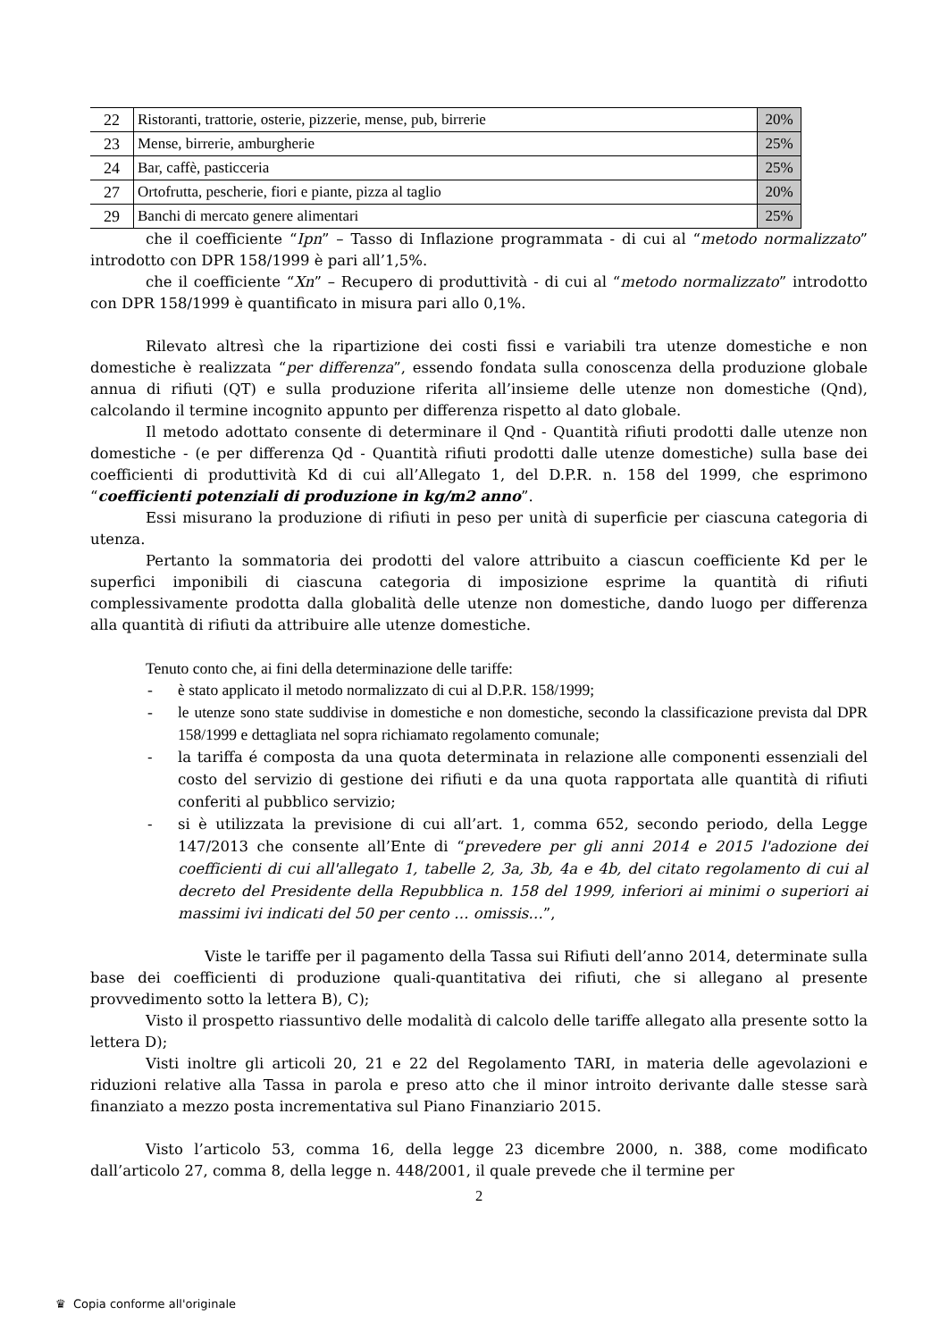| 22 | Ristoranti, trattorie, osterie, pizzerie, mense, pub, birrerie | 20% |
| 23 | Mense, birrerie, amburgherie | 25% |
| 24 | Bar, caffè, pasticceria | 25% |
| 27 | Ortofrutta, pescherie, fiori e piante, pizza al taglio | 20% |
| 29 | Banchi di mercato genere alimentari | 25% |
che il coefficiente “Ipn” – Tasso di Inflazione programmata - di cui al “metodo normalizzato” introdotto con DPR 158/1999 è pari all’1,5%.
che il coefficiente “Xn” – Recupero di produttività - di cui al “metodo normalizzato” introdotto con DPR 158/1999 è quantificato in misura pari allo 0,1%.
Rilevato altresì che la ripartizione dei costi fissi e variabili tra utenze domestiche e non domestiche è realizzata “per differenza”, essendo fondata sulla conoscenza della produzione globale annua di rifiuti (QT) e sulla produzione riferita all’insieme delle utenze non domestiche (Qnd), calcolando il termine incognito appunto per differenza rispetto al dato globale.
Il metodo adottato consente di determinare il Qnd - Quantità rifiuti prodotti dalle utenze non domestiche - (e per differenza Qd - Quantità rifiuti prodotti dalle utenze domestiche) sulla base dei coefficienti di produttività Kd di cui all’Allegato 1, del D.P.R. n. 158 del 1999, che esprimono “coefficienti potenziali di produzione in kg/m2 anno”.
Essi misurano la produzione di rifiuti in peso per unità di superficie per ciascuna categoria di utenza.
Pertanto la sommatoria dei prodotti del valore attribuito a ciascun coefficiente Kd per le superfici imponibili di ciascuna categoria di imposizione esprime la quantità di rifiuti complessivamente prodotta dalla globalità delle utenze non domestiche, dando luogo per differenza alla quantità di rifiuti da attribuire alle utenze domestiche.
Tenuto conto che, ai fini della determinazione delle tariffe:
- è stato applicato il metodo normalizzato di cui al D.P.R. 158/1999;
- le utenze sono state suddivise in domestiche e non domestiche, secondo la classificazione prevista dal DPR 158/1999 e dettagliata nel sopra richiamato regolamento comunale;
- la tariffa é composta da una quota determinata in relazione alle componenti essenziali del costo del servizio di gestione dei rifiuti e da una quota rapportata alle quantità di rifiuti conferiti al pubblico servizio;
- si è utilizzata la previsione di cui all’art. 1, comma 652, secondo periodo, della Legge 147/2013 che consente all’Ente di “prevedere per gli anni 2014 e 2015 l'adozione dei coefficienti di cui all'allegato 1, tabelle 2, 3a, 3b, 4a e 4b, del citato regolamento di cui al decreto del Presidente della Repubblica n. 158 del 1999, inferiori ai minimi o superiori ai massimi ivi indicati del 50 per cento … omissis…”,
Viste le tariffe per il pagamento della Tassa sui Rifiuti dell’anno 2014, determinate sulla base dei coefficienti di produzione quali-quantitativa dei rifiuti, che si allegano al presente provvedimento sotto la lettera B), C);
Visto il prospetto riassuntivo delle modalità di calcolo delle tariffe allegato alla presente sotto la lettera D);
Visti inoltre gli articoli 20, 21 e 22 del Regolamento TARI, in materia delle agevolazioni e riduzioni relative alla Tassa in parola e preso atto che il minor introito derivante dalle stesse sarà finanziato a mezzo posta incrementativa sul Piano Finanziario 2015.
Visto l’articolo 53, comma 16, della legge 23 dicembre 2000, n. 388, come modificato dall’articolo 27, comma 8, della legge n. 448/2001, il quale prevede che il termine per
2
♛ Copia conforme all'originale